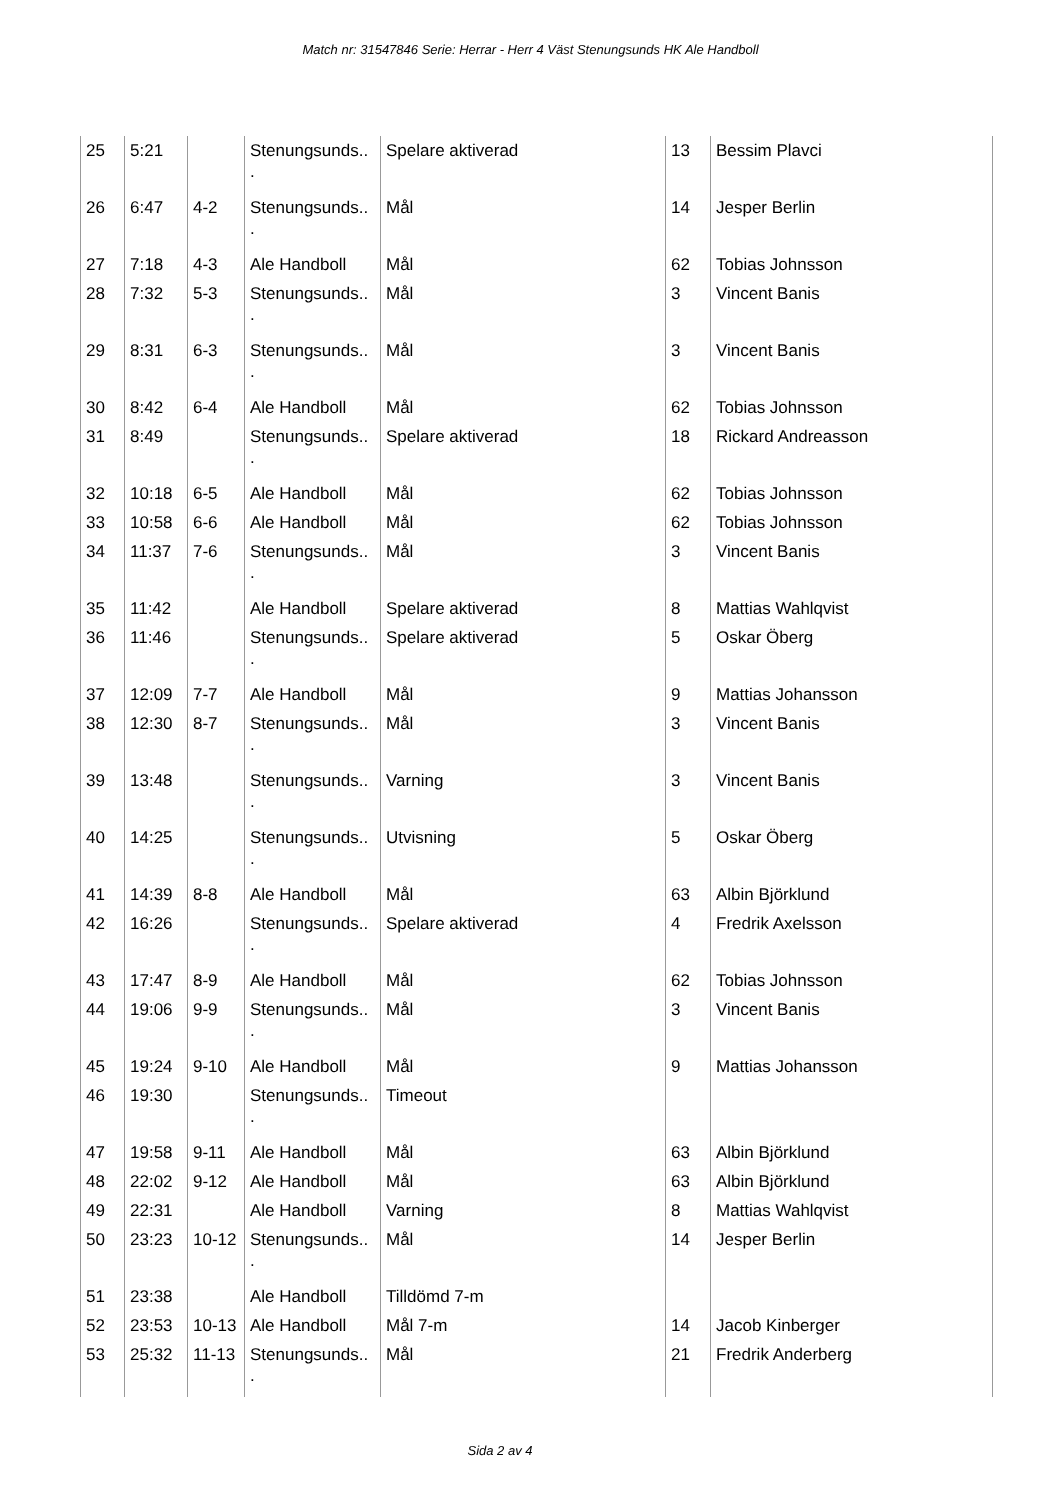Match nr: 31547846 Serie: Herrar - Herr 4 Väst Stenungsunds HK Ale Handboll
| 25 | 5:21 | | Stenungsunds.. . | Spelare aktiverad | 13 | Bessim Plavci |
| 26 | 6:47 | 4-2 | Stenungsunds.. . | Mål | 14 | Jesper Berlin |
| 27 | 7:18 | 4-3 | Ale Handboll | Mål | 62 | Tobias Johnsson |
| 28 | 7:32 | 5-3 | Stenungsunds.. . | Mål | 3 | Vincent Banis |
| 29 | 8:31 | 6-3 | Stenungsunds.. . | Mål | 3 | Vincent Banis |
| 30 | 8:42 | 6-4 | Ale Handboll | Mål | 62 | Tobias Johnsson |
| 31 | 8:49 | | Stenungsunds.. . | Spelare aktiverad | 18 | Rickard Andreasson |
| 32 | 10:18 | 6-5 | Ale Handboll | Mål | 62 | Tobias Johnsson |
| 33 | 10:58 | 6-6 | Ale Handboll | Mål | 62 | Tobias Johnsson |
| 34 | 11:37 | 7-6 | Stenungsunds.. . | Mål | 3 | Vincent Banis |
| 35 | 11:42 | | Ale Handboll | Spelare aktiverad | 8 | Mattias Wahlqvist |
| 36 | 11:46 | | Stenungsunds.. . | Spelare aktiverad | 5 | Oskar Öberg |
| 37 | 12:09 | 7-7 | Ale Handboll | Mål | 9 | Mattias Johansson |
| 38 | 12:30 | 8-7 | Stenungsunds.. . | Mål | 3 | Vincent Banis |
| 39 | 13:48 | | Stenungsunds.. . | Varning | 3 | Vincent Banis |
| 40 | 14:25 | | Stenungsunds.. . | Utvisning | 5 | Oskar Öberg |
| 41 | 14:39 | 8-8 | Ale Handboll | Mål | 63 | Albin Björklund |
| 42 | 16:26 | | Stenungsunds.. . | Spelare aktiverad | 4 | Fredrik Axelsson |
| 43 | 17:47 | 8-9 | Ale Handboll | Mål | 62 | Tobias Johnsson |
| 44 | 19:06 | 9-9 | Stenungsunds.. . | Mål | 3 | Vincent Banis |
| 45 | 19:24 | 9-10 | Ale Handboll | Mål | 9 | Mattias Johansson |
| 46 | 19:30 | | Stenungsunds.. . | Timeout | | |
| 47 | 19:58 | 9-11 | Ale Handboll | Mål | 63 | Albin Björklund |
| 48 | 22:02 | 9-12 | Ale Handboll | Mål | 63 | Albin Björklund |
| 49 | 22:31 | | Ale Handboll | Varning | 8 | Mattias Wahlqvist |
| 50 | 23:23 | 10-12 | Stenungsunds.. . | Mål | 14 | Jesper Berlin |
| 51 | 23:38 | | Ale Handboll | Tilldömd 7-m | | |
| 52 | 23:53 | 10-13 | Ale Handboll | Mål 7-m | 14 | Jacob Kinberger |
| 53 | 25:32 | 11-13 | Stenungsunds.. . | Mål | 21 | Fredrik Anderberg |
Sida 2 av 4